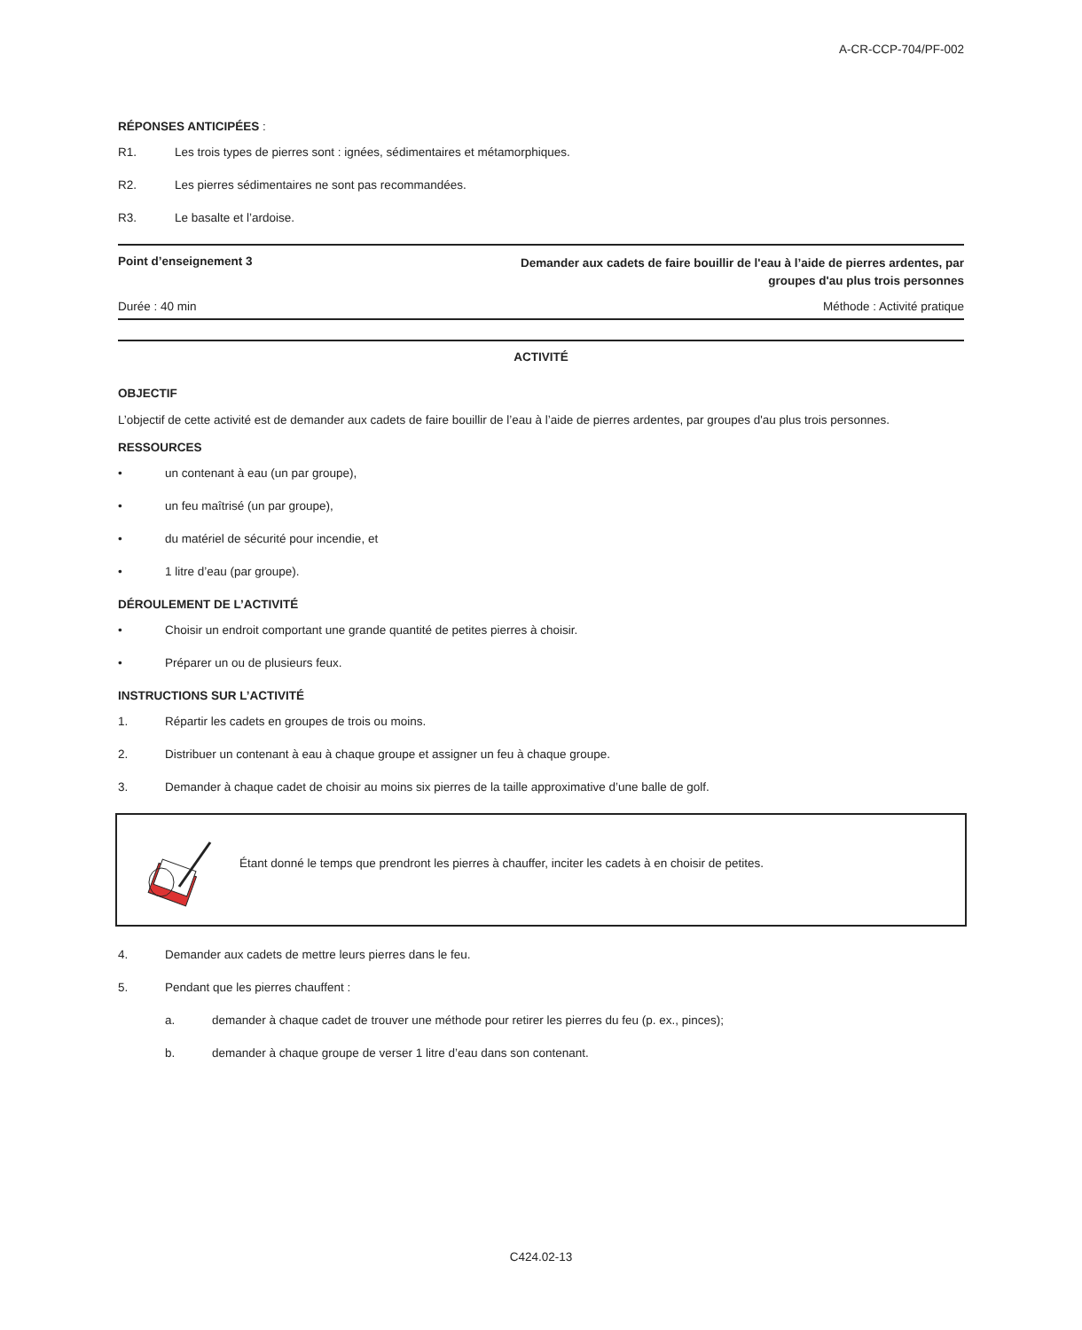A-CR-CCP-704/PF-002
RÉPONSES ANTICIPÉES :
R1. Les trois types de pierres sont : ignées, sédimentaires et métamorphiques.
R2. Les pierres sédimentaires ne sont pas recommandées.
R3. Le basalte et l’ardoise.
Point d’enseignement 3 Demander aux cadets de faire bouillir de l'eau à l’aide de pierres ardentes, par groupes d'au plus trois personnes
Durée : 40 min Méthode : Activité pratique
ACTIVITÉ
OBJECTIF
L’objectif de cette activité est de demander aux cadets de faire bouillir de l’eau à l’aide de pierres ardentes, par groupes d'au plus trois personnes.
RESSOURCES
• un contenant à eau (un par groupe),
• un feu maîtrisé (un par groupe),
• du matériel de sécurité pour incendie, et
• 1 litre d’eau (par groupe).
DÉROULEMENT DE L’ACTIVITÉ
• Choisir un endroit comportant une grande quantité de petites pierres à choisir.
• Préparer un ou de plusieurs feux.
INSTRUCTIONS SUR L’ACTIVITÉ
1. Répartir les cadets en groupes de trois ou moins.
2. Distribuer un contenant à eau à chaque groupe et assigner un feu à chaque groupe.
3. Demander à chaque cadet de choisir au moins six pierres de la taille approximative d’une balle de golf.
Étant donné le temps que prendront les pierres à chauffer, inciter les cadets à en choisir de petites.
4. Demander aux cadets de mettre leurs pierres dans le feu.
5. Pendant que les pierres chauffent :
a. demander à chaque cadet de trouver une méthode pour retirer les pierres du feu (p. ex., pinces);
b. demander à chaque groupe de verser 1 litre d’eau dans son contenant.
C424.02-13